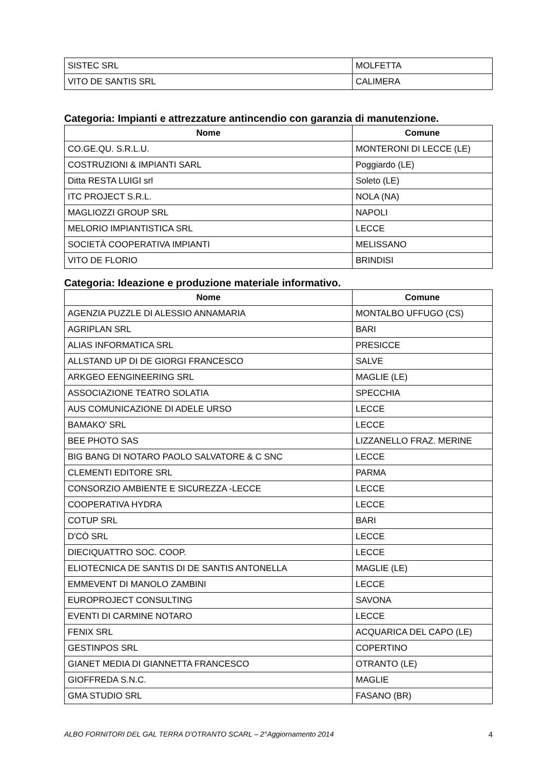| SISTEC SRL | MOLFETTA |
| VITO DE SANTIS SRL | CALIMERA |
Categoria: Impianti e attrezzature antincendio con garanzia di manutenzione.
| Nome | Comune |
| --- | --- |
| CO.GE.QU. S.R.L.U. | MONTERONI DI LECCE (LE) |
| COSTRUZIONI & IMPIANTI SARL | Poggiardo (LE) |
| Ditta RESTA LUIGI srl | Soleto (LE) |
| ITC PROJECT S.R.L. | NOLA (NA) |
| MAGLIOZZI GROUP SRL | NAPOLI |
| MELORIO IMPIANTISTICA SRL | LECCE |
| SOCIETÀ COOPERATIVA IMPIANTI | MELISSANO |
| VITO DE FLORIO | BRINDISI |
Categoria: Ideazione e produzione materiale informativo.
| Nome | Comune |
| --- | --- |
| AGENZIA PUZZLE DI ALESSIO ANNAMARIA | MONTALBO UFFUGO (CS) |
| AGRIPLAN SRL | BARI |
| ALIAS INFORMATICA SRL | PRESICCE |
| ALLSTAND UP DI DE GIORGI FRANCESCO | SALVE |
| ARKGEO EENGINEERING SRL | MAGLIE (LE) |
| ASSOCIAZIONE TEATRO SOLATIA | SPECCHIA |
| AUS COMUNICAZIONE DI ADELE URSO | LECCE |
| BAMAKO' SRL | LECCE |
| BEE PHOTO SAS | LIZZANELLO FRAZ. MERINE |
| BIG BANG DI NOTARO PAOLO SALVATORE & C SNC | LECCE |
| CLEMENTI EDITORE SRL | PARMA |
| CONSORZIO AMBIENTE E SICUREZZA -LECCE | LECCE |
| COOPERATIVA HYDRA | LECCE |
| COTUP SRL | BARI |
| D'CÒ SRL | LECCE |
| DIECIQUATTRO SOC. COOP. | LECCE |
| ELIOTECNICA DE SANTIS DI DE SANTIS ANTONELLA | MAGLIE (LE) |
| EMMEVENT DI MANOLO ZAMBINI | LECCE |
| EUROPROJECT CONSULTING | SAVONA |
| EVENTI DI CARMINE NOTARO | LECCE |
| FENIX SRL | ACQUARICA DEL CAPO (LE) |
| GESTINPOS SRL | COPERTINO |
| GIANET MEDIA DI GIANNETTA FRANCESCO | OTRANTO (LE) |
| GIOFFREDA S.N.C. | MAGLIE |
| GMA STUDIO SRL | FASANO (BR) |
ALBO FORNITORI DEL GAL TERRA D'OTRANTO SCARL – 2°Aggiornamento 2014 4